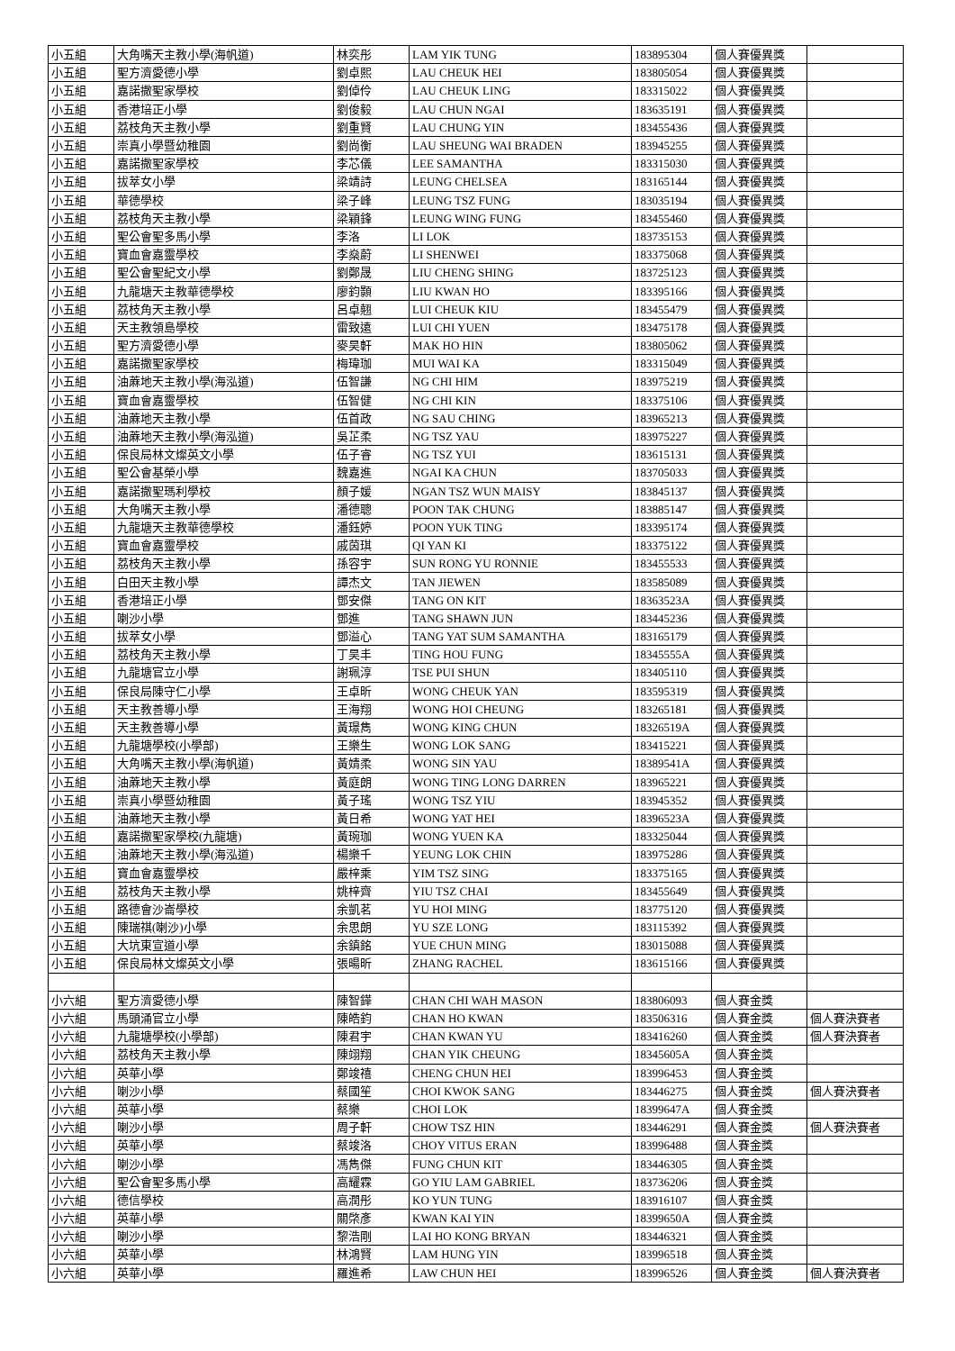| 小五組 | 大角嘴天主教小學(海帆道) | 林奕彤 | LAM YIK TUNG | 183895304 | 個人賽優異獎 | |
| 小五組 | 聖方濟愛德小學 | 劉卓熙 | LAU CHEUK HEI | 183805054 | 個人賽優異獎 | |
| 小五組 | 嘉諾撒聖家學校 | 劉倬伶 | LAU CHEUK LING | 183315022 | 個人賽優異獎 | |
| 小五組 | 香港培正小學 | 劉俊毅 | LAU CHUN NGAI | 183635191 | 個人賽優異獎 | |
| 小五組 | 荔枝角天主教小學 | 劉重賢 | LAU CHUNG YIN | 183455436 | 個人賽優異獎 | |
| 小五組 | 崇真小學暨幼稚園 | 劉尚衡 | LAU SHEUNG WAI BRADEN | 183945255 | 個人賽優異獎 | |
| 小五組 | 嘉諾撒聖家學校 | 李芯儀 | LEE SAMANTHA | 183315030 | 個人賽優異獎 | |
| 小五組 | 拔萃女小學 | 梁靖詩 | LEUNG CHELSEA | 183165144 | 個人賽優異獎 | |
| 小五組 | 華德學校 | 梁子峰 | LEUNG TSZ FUNG | 183035194 | 個人賽優異獎 | |
| 小五組 | 荔枝角天主教小學 | 梁穎鋒 | LEUNG WING FUNG | 183455460 | 個人賽優異獎 | |
| 小五組 | 聖公會聖多馬小學 | 李洛 | LI LOK | 183735153 | 個人賽優異獎 | |
| 小五組 | 寶血會嘉靈學校 | 李燊蔚 | LI SHENWEI | 183375068 | 個人賽優異獎 | |
| 小五組 | 聖公會聖紀文小學 | 劉鄭晟 | LIU CHENG SHING | 183725123 | 個人賽優異獎 | |
| 小五組 | 九龍塘天主教華德學校 | 廖鈞顥 | LIU KWAN HO | 183395166 | 個人賽優異獎 | |
| 小五組 | 荔枝角天主教小學 | 呂卓翹 | LUI CHEUK KIU | 183455479 | 個人賽優異獎 | |
| 小五組 | 天主教領島學校 | 雷致遠 | LUI CHI YUEN | 183475178 | 個人賽優異獎 | |
| 小五組 | 聖方濟愛德小學 | 麥昊軒 | MAK HO HIN | 183805062 | 個人賽優異獎 | |
| 小五組 | 嘉諾撒聖家學校 | 梅瑋珈 | MUI WAI KA | 183315049 | 個人賽優異獎 | |
| 小五組 | 油蔴地天主教小學(海泓道) | 伍智謙 | NG CHI HIM | 183975219 | 個人賽優異獎 | |
| 小五組 | 寶血會嘉靈學校 | 伍智健 | NG CHI KIN | 183375106 | 個人賽優異獎 | |
| 小五組 | 油蔴地天主教小學 | 伍首政 | NG SAU CHING | 183965213 | 個人賽優異獎 | |
| 小五組 | 油蔴地天主教小學(海泓道) | 吳芷柔 | NG TSZ YAU | 183975227 | 個人賽優異獎 | |
| 小五組 | 保良局林文燦英文小學 | 伍子睿 | NG TSZ YUI | 183615131 | 個人賽優異獎 | |
| 小五組 | 聖公會基榮小學 | 魏嘉進 | NGAI KA CHUN | 183705033 | 個人賽優異獎 | |
| 小五組 | 嘉諾撒聖瑪利學校 | 顏子媛 | NGAN TSZ WUN MAISY | 183845137 | 個人賽優異獎 | |
| 小五組 | 大角嘴天主教小學 | 潘德聰 | POON TAK CHUNG | 183885147 | 個人賽優異獎 | |
| 小五組 | 九龍塘天主教華德學校 | 潘鈺婷 | POON YUK TING | 183395174 | 個人賽優異獎 | |
| 小五組 | 寶血會嘉靈學校 | 戚茵琪 | QI YAN KI | 183375122 | 個人賽優異獎 | |
| 小五組 | 荔枝角天主教小學 | 孫容宇 | SUN RONG YU RONNIE | 183455533 | 個人賽優異獎 | |
| 小五組 | 白田天主教小學 | 譚杰文 | TAN JIEWEN | 183585089 | 個人賽優異獎 | |
| 小五組 | 香港培正小學 | 鄧安傑 | TANG ON KIT | 18363523A | 個人賽優異獎 | |
| 小五組 | 喇沙小學 | 鄧進 | TANG SHAWN JUN | 183445236 | 個人賽優異獎 | |
| 小五組 | 拔萃女小學 | 鄧溢心 | TANG YAT SUM SAMANTHA | 183165179 | 個人賽優異獎 | |
| 小五組 | 荔枝角天主教小學 | 丁昊丰 | TING HOU FUNG | 18345555A | 個人賽優異獎 | |
| 小五組 | 九龍塘官立小學 | 謝珮淳 | TSE PUI SHUN | 183405110 | 個人賽優異獎 | |
| 小五組 | 保良局陳守仁小學 | 王卓昕 | WONG CHEUK YAN | 183595319 | 個人賽優異獎 | |
| 小五組 | 天主教善導小學 | 王海翔 | WONG HOI CHEUNG | 183265181 | 個人賽優異獎 | |
| 小五組 | 天主教善導小學 | 黃璟雋 | WONG KING CHUN | 18326519A | 個人賽優異獎 | |
| 小五組 | 九龍塘學校(小學部) | 王樂生 | WONG LOK SANG | 183415221 | 個人賽優異獎 | |
| 小五組 | 大角嘴天主教小學(海帆道) | 黃婧柔 | WONG SIN YAU | 18389541A | 個人賽優異獎 | |
| 小五組 | 油蔴地天主教小學 | 黃庭朗 | WONG TING LONG DARREN | 183965221 | 個人賽優異獎 | |
| 小五組 | 崇真小學暨幼稚園 | 黃子瑤 | WONG TSZ YIU | 183945352 | 個人賽優異獎 | |
| 小五組 | 油蔴地天主教小學 | 黃日希 | WONG YAT HEI | 18396523A | 個人賽優異獎 | |
| 小五組 | 嘉諾撒聖家學校(九龍塘) | 黃琬珈 | WONG YUEN KA | 183325044 | 個人賽優異獎 | |
| 小五組 | 油蔴地天主教小學(海泓道) | 楊樂千 | YEUNG LOK CHIN | 183975286 | 個人賽優異獎 | |
| 小五組 | 寶血會嘉靈學校 | 嚴梓乘 | YIM TSZ SING | 183375165 | 個人賽優異獎 | |
| 小五組 | 荔枝角天主教小學 | 姚梓齊 | YIU TSZ CHAI | 183455649 | 個人賽優異獎 | |
| 小五組 | 路德會沙崙學校 | 余凱茗 | YU HOI MING | 183775120 | 個人賽優異獎 | |
| 小五組 | 陳瑞祺(喇沙)小學 | 余思朗 | YU SZE LONG | 183115392 | 個人賽優異獎 | |
| 小五組 | 大坑東宣道小學 | 余鎮銘 | YUE CHUN MING | 183015088 | 個人賽優異獎 | |
| 小五組 | 保良局林文燦英文小學 | 張暘昕 | ZHANG RACHEL | 183615166 | 個人賽優異獎 | |
| 小六組 | 聖方濟愛德小學 | 陳智鏵 | CHAN CHI WAH MASON | 183806093 | 個人賽金獎 | |
| 小六組 | 馬頭涌官立小學 | 陳皓鈞 | CHAN HO KWAN | 183506316 | 個人賽金獎 | 個人賽決賽者 |
| 小六組 | 九龍塘學校(小學部) | 陳君宇 | CHAN KWAN YU | 183416260 | 個人賽金獎 | 個人賽決賽者 |
| 小六組 | 荔枝角天主教小學 | 陳翊翔 | CHAN YIK CHEUNG | 18345605A | 個人賽金獎 | |
| 小六組 | 英華小學 | 鄭竣禧 | CHENG CHUN HEI | 183996453 | 個人賽金獎 | |
| 小六組 | 喇沙小學 | 蔡國笙 | CHOI KWOK SANG | 183446275 | 個人賽金獎 | 個人賽決賽者 |
| 小六組 | 英華小學 | 蔡樂 | CHOI LOK | 18399647A | 個人賽金獎 | |
| 小六組 | 喇沙小學 | 周子軒 | CHOW TSZ HIN | 183446291 | 個人賽金獎 | 個人賽決賽者 |
| 小六組 | 英華小學 | 蔡竣洛 | CHOY VITUS ERAN | 183996488 | 個人賽金獎 | |
| 小六組 | 喇沙小學 | 馮雋傑 | FUNG CHUN KIT | 183446305 | 個人賽金獎 | |
| 小六組 | 聖公會聖多馬小學 | 高耀霖 | GO YIU LAM GABRIEL | 183736206 | 個人賽金獎 | |
| 小六組 | 德信學校 | 高潤彤 | KO YUN TUNG | 183916107 | 個人賽金獎 | |
| 小六組 | 英華小學 | 關棨彥 | KWAN KAI YIN | 18399650A | 個人賽金獎 | |
| 小六組 | 喇沙小學 | 黎浩剛 | LAI HO KONG BRYAN | 183446321 | 個人賽金獎 | |
| 小六組 | 英華小學 | 林鴻賢 | LAM HUNG YIN | 183996518 | 個人賽金獎 | |
| 小六組 | 英華小學 | 羅進希 | LAW CHUN HEI | 183996526 | 個人賽金獎 | 個人賽決賽者 |